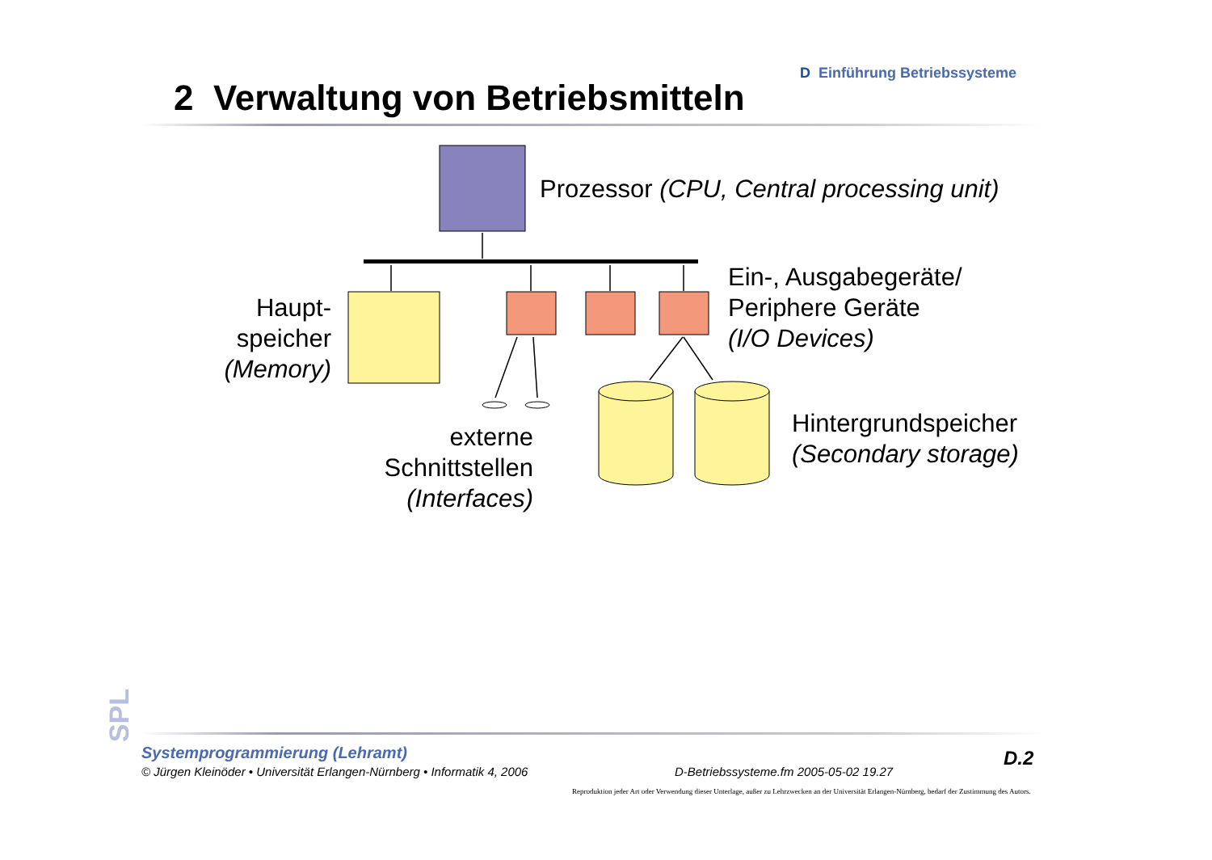D Einführung Betriebssysteme
2 Verwaltung von Betriebsmitteln
Prozessor (CPU, Central processing unit)
Haupt-
speicher
(Memory)
Ein-, Ausgabegeräte/
Periphere Geräte
(I/O Devices)
externe
Schnittstellen
(Interfaces)
Hintergrundspeicher
(Secondary storage)
SPL
Systemprogrammierung (Lehramt)
© Jürgen Kleinöder • Universität Erlangen-Nürnberg • Informatik 4, 2006
D-Betriebssysteme.fm 2005-05-02 19.27
D.2
Reproduktion jeder Art oder Verwendung dieser Unterlage, außer zu Lehrzwecken an der Universität Erlangen-Nürnberg, bedarf der Zustimmung des Autors.